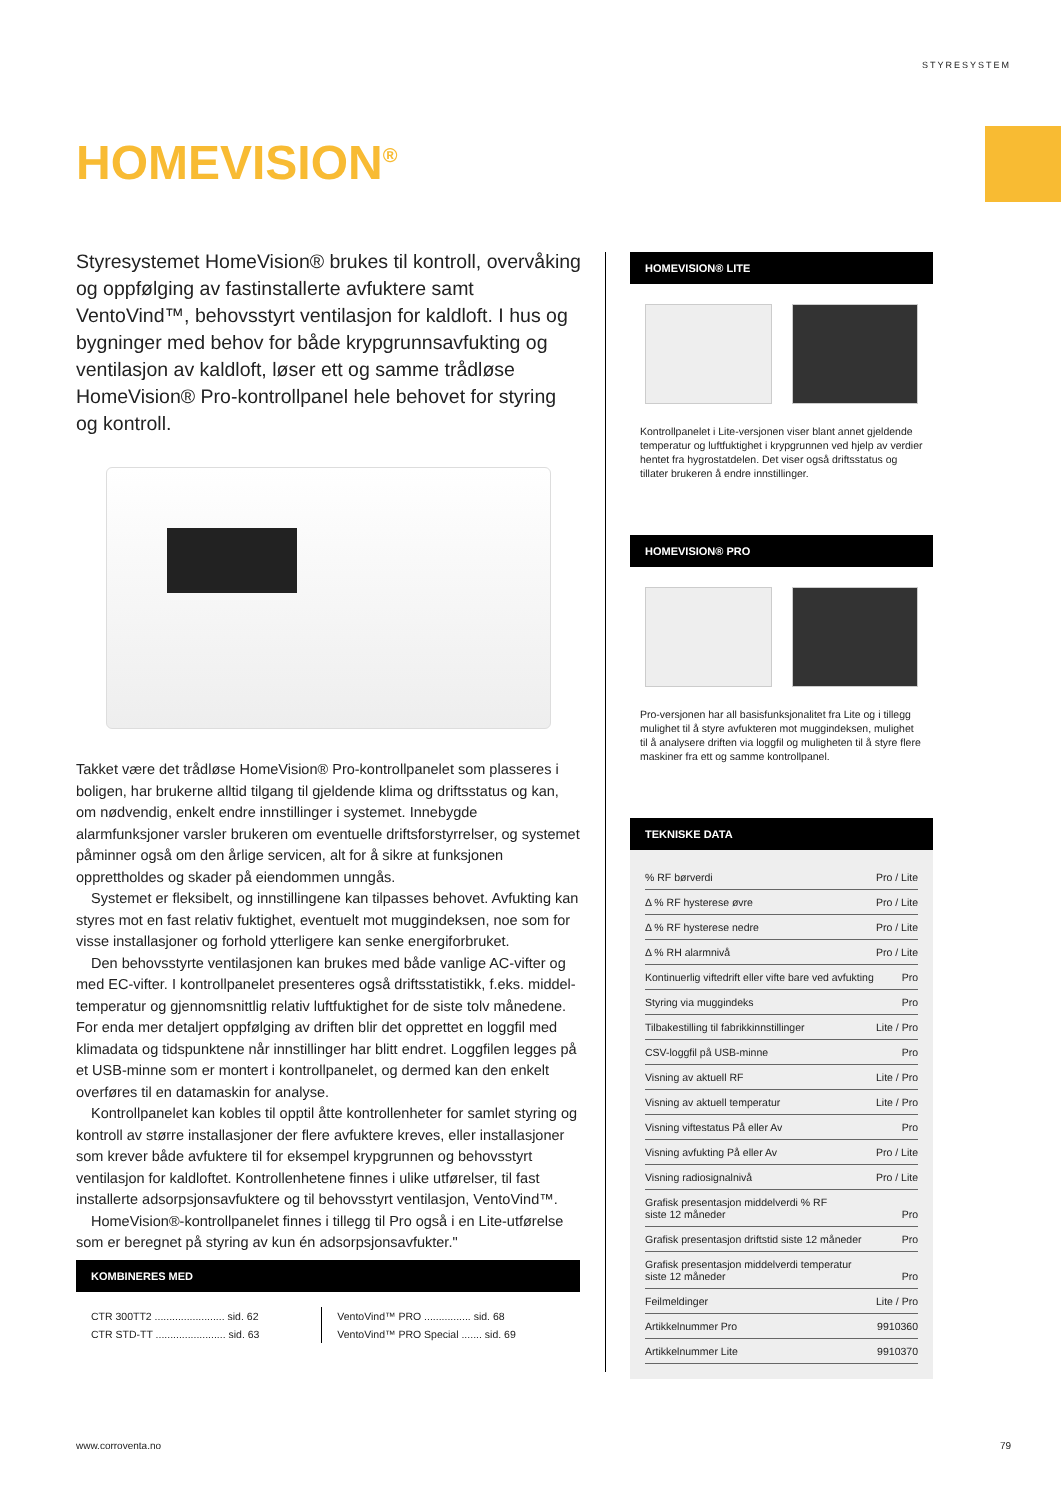STYRESYSTEM
HOMEVISION<sup>®</sup>
Styresystemet HomeVision® brukes til kontroll, overvåking og oppfølging av fastinstallerte avfuktere samt VentoVind™, behovsstyrt ventilasjon for kaldloft. I hus og bygninger med behov for både krypgrunnsavfukting og ventilasjon av kaldloft, løser ett og samme trådløse HomeVision® Pro-kontrollpanel hele behovet for styring og kontroll.
Takket være det trådløse HomeVision® Pro-kontrollpanelet som plasseres i boligen, har brukerne alltid tilgang til gjeldende klima og driftsstatus og kan, om nødvendig, enkelt endre innstillinger i systemet. Innebygde alarmfunksjoner varsler brukeren om eventuelle driftsforstyrrelser, og systemet påminner også om den årlige servicen, alt for å sikre at funksjonen opprettholdes og skader på eiendommen unngås.
Systemet er fleksibelt, og innstillingene kan tilpasses behovet. Avfukting kan styres mot en fast relativ fuktighet, eventuelt mot muggindeksen, noe som for visse installasjoner og forhold ytterligere kan senke energiforbruket.
Den behovsstyrte ventilasjonen kan brukes med både vanlige AC-vifter og med EC-vifter. I kontrollpanelet presenteres også driftsstatistikk, f.eks. middel-temperatur og gjennomsnittlig relativ luftfuktighet for de siste tolv månedene. For enda mer detaljert oppfølging av driften blir det opprettet en loggfil med klimadata og tidspunktene når innstillinger har blitt endret. Loggfilen legges på et USB-minne som er montert i kontrollpanelet, og dermed kan den enkelt overføres til en datamaskin for analyse.
Kontrollpanelet kan kobles til opptil åtte kontrollenheter for samlet styring og kontroll av større installasjoner der flere avfuktere kreves, eller installasjoner som krever både avfuktere til for eksempel krypgrunnen og behovsstyrt ventilasjon for kaldloftet. Kontrollenhetene finnes i ulike utførelser, til fast installerte adsorpsjonsavfuktere og til behovsstyrt ventilasjon, VentoVind™.
HomeVision®-kontrollpanelet finnes i tillegg til Pro også i en Lite-utførelse som er beregnet på styring av kun én adsorpsjonsavfukter."
KOMBINERES MED
| CTR 300TT2 ........................ sid. 62 | VentoVind™ PRO ................ sid. 68 |
| CTR STD-TT ........................ sid. 63 | VentoVind™ PRO Special ....... sid. 69 |
HOMEVISION® LITE
Kontrollpanelet i Lite-versjonen viser blant annet gjeldende temperatur og luftfuktighet i krypgrunnen ved hjelp av verdier hentet fra hygrostatdelen. Det viser også driftsstatus og tillater brukeren å endre innstillinger.
HOMEVISION® PRO
Pro-versjonen har all basisfunksjonalitet fra Lite og i tillegg mulighet til å styre avfukteren mot muggindeksen, mulighet til å analysere driften via loggfil og muligheten til å styre flere maskiner fra ett og samme kontrollpanel.
TEKNISKE DATA
| % RF børverdi | Pro / Lite |
| Δ % RF hysterese øvre | Pro / Lite |
| Δ % RF hysterese nedre | Pro / Lite |
| Δ % RH alarmnivå | Pro / Lite |
| Kontinuerlig viftedrift eller vifte bare ved avfukting | Pro |
| Styring via muggindeks | Pro |
| Tilbakestilling til fabrikkinnstillinger | Lite / Pro |
| CSV-loggfil på USB-minne | Pro |
| Visning av aktuell RF | Lite / Pro |
| Visning av aktuell temperatur | Lite / Pro |
| Visning viftestatus På eller Av | Pro |
| Visning avfukting På eller Av | Pro / Lite |
| Visning radiosignalnivå | Pro / Lite |
| Grafisk presentasjon middelverdi % RF siste 12 måneder | Pro |
| Grafisk presentasjon driftstid siste 12 måneder | Pro |
| Grafisk presentasjon middelverdi temperatur siste 12 måneder | Pro |
| Feilmeldinger | Lite / Pro |
| Artikkelnummer Pro | 9910360 |
| Artikkelnummer Lite | 9910370 |
www.corroventa.no 79